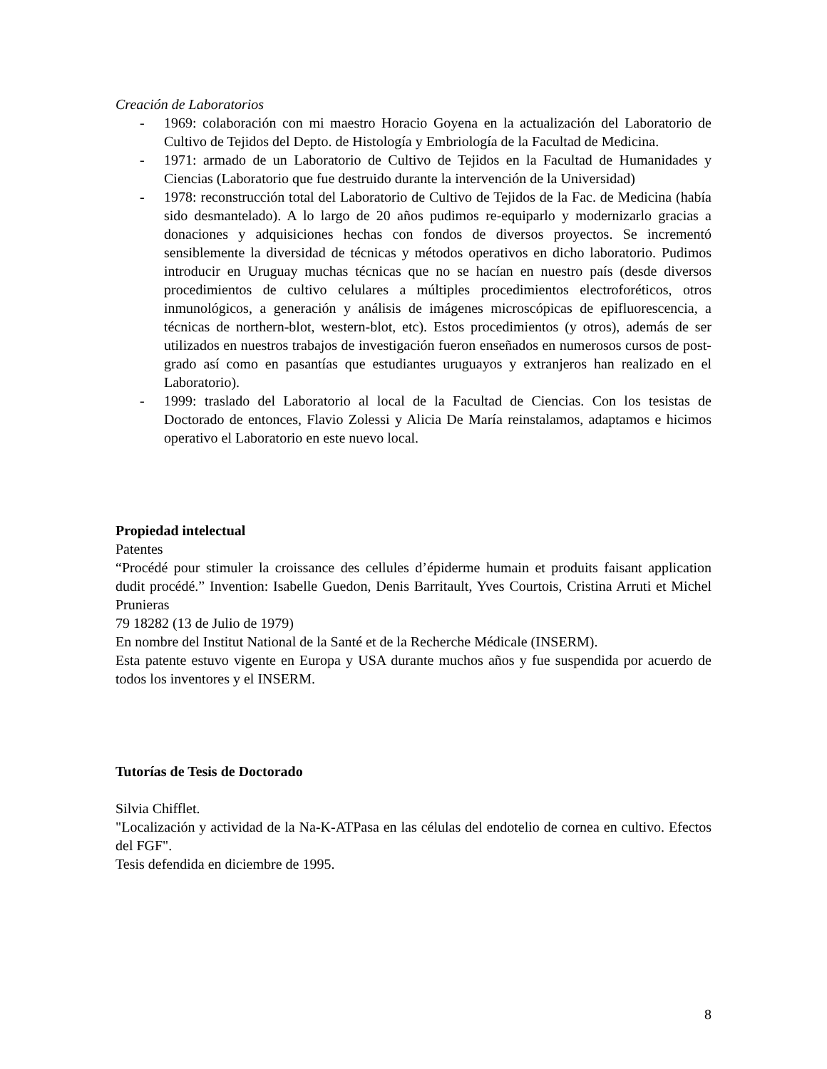Creación de Laboratorios
- 1969: colaboración con mi maestro Horacio Goyena en la actualización del Laboratorio de Cultivo de Tejidos del Depto. de Histología y Embriología de la Facultad de Medicina.
- 1971: armado de un Laboratorio de Cultivo de Tejidos en la Facultad de Humanidades y Ciencias (Laboratorio que fue destruido durante la intervención de la Universidad)
- 1978: reconstrucción total del Laboratorio de Cultivo de Tejidos de la Fac. de Medicina (había sido desmantelado). A lo largo de 20 años pudimos re-equiparlo y modernizarlo gracias a donaciones y adquisiciones hechas con fondos de diversos proyectos. Se incrementó sensiblemente la diversidad de técnicas y métodos operativos en dicho laboratorio. Pudimos introducir en Uruguay muchas técnicas que no se hacían en nuestro país (desde diversos procedimientos de cultivo celulares a múltiples procedimientos electroforéticos, otros inmunológicos, a generación y análisis de imágenes microscópicas de epifluorescencia, a técnicas de northern-blot, western-blot, etc). Estos procedimientos (y otros), además de ser utilizados en nuestros trabajos de investigación fueron enseñados en numerosos cursos de post-grado así como en pasantías que estudiantes uruguayos y extranjeros han realizado en el Laboratorio).
- 1999: traslado del Laboratorio al local de la Facultad de Ciencias. Con los tesistas de Doctorado de entonces, Flavio Zolessi y Alicia De María reinstalamos, adaptamos e hicimos operativo el Laboratorio en este nuevo local.
Propiedad intelectual
Patentes
“Procédé pour stimuler la croissance des cellules d’épiderme humain et produits faisant application dudit procédé.” Invention: Isabelle Guedon, Denis Barritault, Yves Courtois, Cristina Arruti et Michel Prunieras
79 18282 (13 de Julio de 1979)
En nombre del Institut National de la Santé et de la Recherche Médicale (INSERM).
Esta patente estuvo vigente en Europa y USA durante muchos años y fue suspendida por acuerdo de todos los inventores y el INSERM.
Tutorías de Tesis de Doctorado
Silvia Chifflet.
"Localización y actividad de la Na-K-ATPasa en las células del endotelio de cornea en cultivo. Efectos del FGF".
Tesis defendida en diciembre de 1995.
8